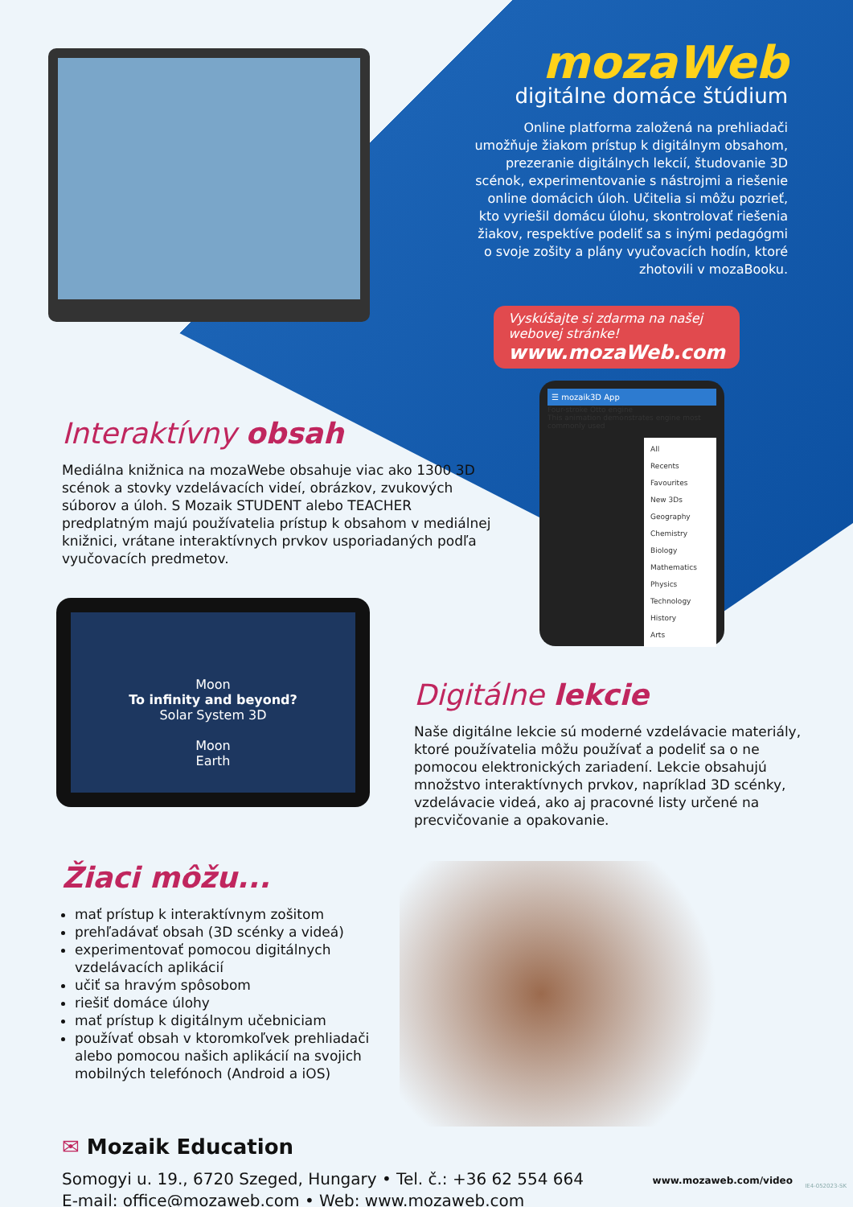mozaWeb
digitálne domáce štúdium
Online platforma založená na prehliadači umožňuje žiakom prístup k digitálnym obsahom, prezeranie digitálnych lekcií, študovanie 3D scénok, experimentovanie s nástrojmi a riešenie online domácich úloh. Učitelia si môžu pozrieť, kto vyriešil domácu úlohu, skontrolovať riešenia žiakov, respektíve podeliť sa s inými pedagógmi o svoje zošity a plány vyučovacích hodín, ktoré zhotovili v mozaBooku.
Vyskúšajte si zdarma na našej
webovej stránke! www.mozaWeb.com
Interaktívny obsah
Mediálna knižnica na mozaWebe obsahuje viac ako 1300 3D scénok a stovky vzdelávacích videí, obrázkov, zvukových súborov a úloh. S Mozaik STUDENT alebo TEACHER predplatným majú používatelia prístup k obsahom v mediálnej knižnici, vrátane interaktívnych prvkov usporiadaných podľa vyučovacích predmetov.
☰ mozaik3D App
Four-stroke Otto engine
This animation demonstrates engine most commonly used
All
Recents
Favourites
New 3Ds
Geography
Chemistry
Biology
Mathematics
Physics
Technology
History
Arts
Moon
To infinity and beyond?
Solar System 3D
Moon
Earth
Digitálne lekcie
Naše digitálne lekcie sú moderné vzdelávacie materiály, ktoré používatelia môžu používať a podeliť sa o ne pomocou elektronických zariadení. Lekcie obsahujú množstvo interaktívnych prvkov, napríklad 3D scénky, vzdelávacie videá, ako aj pracovné listy určené na precvičovanie a opakovanie.
Žiaci môžu...
mať prístup k interaktívnym zošitom
prehľadávať obsah (3D scénky a videá)
experimentovať pomocou digitálnych vzdelávacích aplikácií
učiť sa hravým spôsobom
riešiť domáce úlohy
mať prístup k digitálnym učebniciam
používať obsah v ktoromkoľvek prehliadači alebo pomocou našich aplikácií na svojich mobilných telefónoch (Android a iOS)
✉ Mozaik Education
Somogyi u. 19., 6720 Szeged, Hungary • Tel. č.: +36 62 554 664
E-mail: office@mozaweb.com • Web: www.mozaweb.com
www.mozaweb.com/video IE4-052023-SK